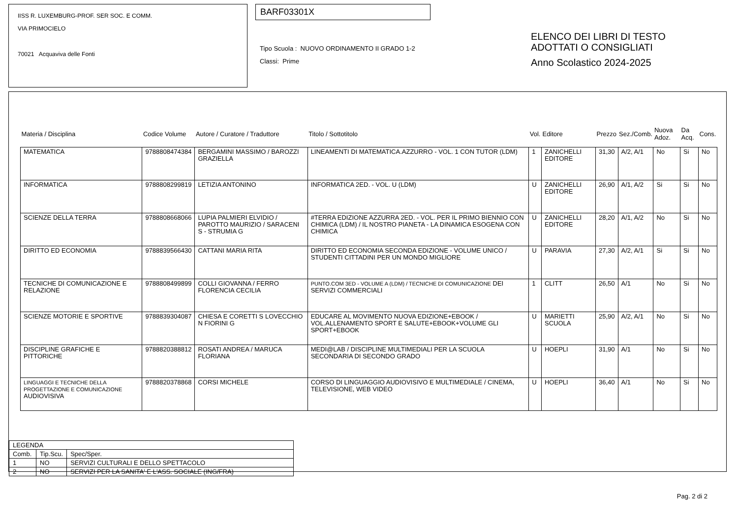IISS R. LUXEMBURG-PROF. SER SOC. E COMM.
VIA PRIMOCIELO
70021 Acquaviva delle Fonti
BARF03301X
Tipo Scuola : NUOVO ORDINAMENTO II GRADO 1-2
Classi: Prime
ELENCO DEI LIBRI DI TESTO
ADOTTATI O CONSIGLIATI
Anno Scolastico 2024-2025
| Materia / Disciplina | Codice Volume | Autore / Curatore / Traduttore | Titolo / Sottotitolo | Vol. | Editore | Prezzo | Sez./Comb. | Nuova Adoz. | Da Acq. | Cons. |
| --- | --- | --- | --- | --- | --- | --- | --- | --- | --- | --- |
| MATEMATICA | 9788808474384 | BERGAMINI MASSIMO / BAROZZI GRAZIELLA | LINEAMENTI DI MATEMATICA.AZZURRO - VOL. 1 CON TUTOR (LDM) | 1 | ZANICHELLI EDITORE | 31,30 | A/2, A/1 | No | Si | No |
| INFORMATICA | 9788808299819 | LETIZIA ANTONINO | INFORMATICA 2ED. - VOL. U (LDM) | U | ZANICHELLI EDITORE | 26,90 | A/1, A/2 | Si | Si | No |
| SCIENZE DELLA TERRA | 9788808668066 | LUPIA PALMIERI ELVIDIO / PAROTTO MAURIZIO / SARACENI S - STRUMIA G | #TERRA EDIZIONE AZZURRA 2ED. - VOL. PER IL PRIMO BIENNIO CON CHIMICA (LDM) / IL NOSTRO PIANETA - LA DINAMICA ESOGENA CON CHIMICA | U | ZANICHELLI EDITORE | 28,20 | A/1, A/2 | No | Si | No |
| DIRITTO ED ECONOMIA | 9788839566430 | CATTANI MARIA RITA | DIRITTO ED ECONOMIA SECONDA EDIZIONE - VOLUME UNICO / STUDENTI CITTADINI PER UN MONDO MIGLIORE | U | PARAVIA | 27,30 | A/2, A/1 | Si | Si | No |
| TECNICHE DI COMUNICAZIONE E RELAZIONE | 9788808499899 | COLLI GIOVANNA / FERRO FLORENCIA CECILIA | PUNTO.COM 3ED - VOLUME A (LDM) / TECNICHE DI COMUNICAZIONE DEI SERVIZI COMMERCIALI | 1 | CLITT | 26,50 | A/1 | No | Si | No |
| SCIENZE MOTORIE E SPORTIVE | 9788839304087 | CHIESA E CORETTI S LOVECCHIO N FIORINI G | EDUCARE AL MOVIMENTO NUOVA EDIZIONE+EBOOK / VOL.ALLENAMENTO SPORT E SALUTE+EBOOK+VOLUME GLI SPORT+EBOOK | U | MARIETTI SCUOLA | 25,90 | A/2, A/1 | No | Si | No |
| DISCIPLINE GRAFICHE E PITTORICHE | 9788820388812 | ROSATI ANDREA / MARUCA FLORIANA | MEDI@LAB / DISCIPLINE MULTIMEDIALI PER LA SCUOLA SECONDARIA DI SECONDO GRADO | U | HOEPLI | 31,90 | A/1 | No | Si | No |
| LINGUAGGI E TECNICHE DELLA PROGETTAZIONE E COMUNICAZIONE AUDIOVISIVA | 9788820378868 | CORSI MICHELE | CORSO DI LINGUAGGIO AUDIOVISIVO E MULTIMEDIALE / CINEMA, TELEVISIONE, WEB VIDEO | U | HOEPLI | 36,40 | A/1 | No | Si | No |
| LEGENDA | | |
| Comb. | Tip.Scu. | Spec/Sper. |
| 1 | NO | SERVIZI CULTURALI E DELLO SPETTACOLO |
| 2 | NO | SERVIZI PER LA SANITA' E L'ASS. SOCIALE (ING/FRA) |
Pag. 2 di 2